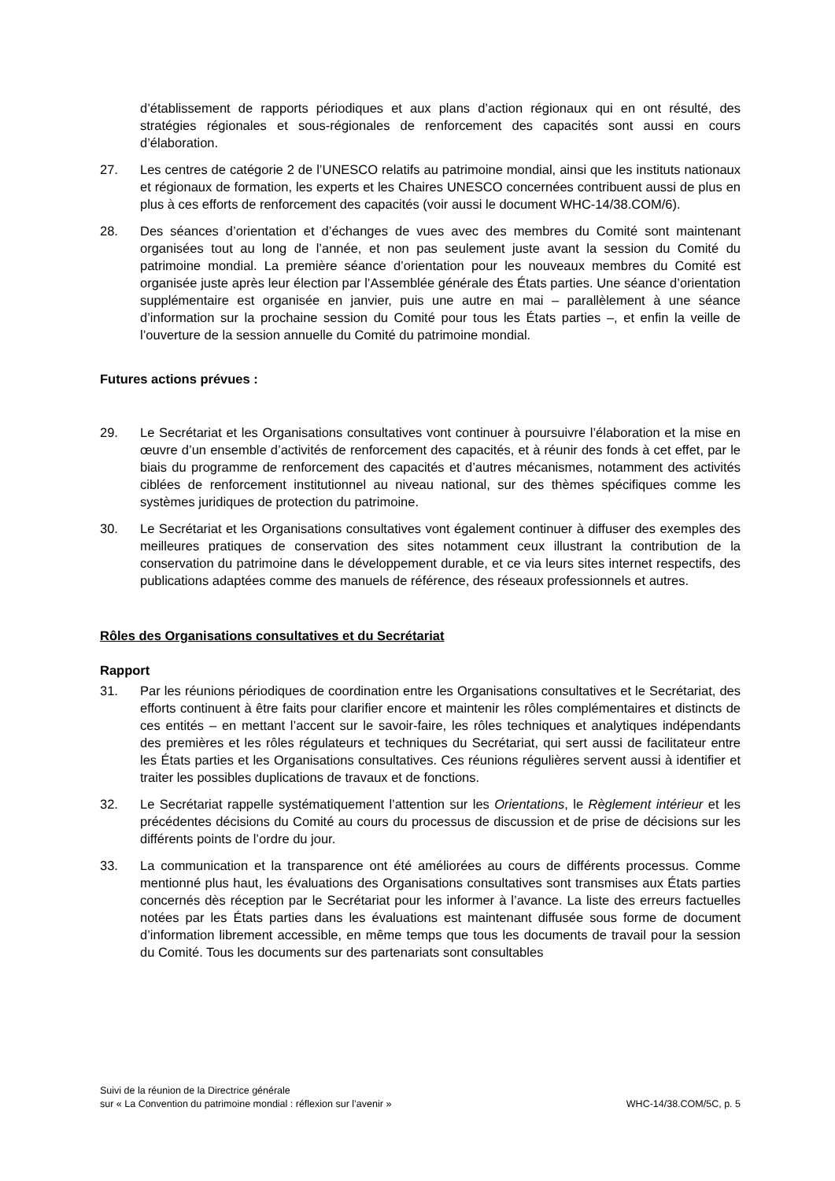d’établissement de rapports périodiques et aux plans d’action régionaux qui en ont résulté, des stratégies régionales et sous-régionales de renforcement des capacités sont aussi en cours d’élaboration.
27. Les centres de catégorie 2 de l’UNESCO relatifs au patrimoine mondial, ainsi que les instituts nationaux et régionaux de formation, les experts et les Chaires UNESCO concernées contribuent aussi de plus en plus à ces efforts de renforcement des capacités (voir aussi le document WHC-14/38.COM/6).
28. Des séances d’orientation et d’échanges de vues avec des membres du Comité sont maintenant organisées tout au long de l’année, et non pas seulement juste avant la session du Comité du patrimoine mondial. La première séance d’orientation pour les nouveaux membres du Comité est organisée juste après leur élection par l’Assemblée générale des États parties. Une séance d’orientation supplémentaire est organisée en janvier, puis une autre en mai – parallèlement à une séance d’information sur la prochaine session du Comité pour tous les États parties –, et enfin la veille de l’ouverture de la session annuelle du Comité du patrimoine mondial.
Futures actions prévues :
29. Le Secrétariat et les Organisations consultatives vont continuer à poursuivre l’élaboration et la mise en œuvre d’un ensemble d’activités de renforcement des capacités, et à réunir des fonds à cet effet, par le biais du programme de renforcement des capacités et d’autres mécanismes, notamment des activités ciblées de renforcement institutionnel au niveau national, sur des thèmes spécifiques comme les systèmes juridiques de protection du patrimoine.
30. Le Secrétariat et les Organisations consultatives vont également continuer à diffuser des exemples des meilleures pratiques de conservation des sites notamment ceux illustrant la contribution de la conservation du patrimoine dans le développement durable, et ce via leurs sites internet respectifs, des publications adaptées comme des manuels de référence, des réseaux professionnels et autres.
Rôles des Organisations consultatives et du Secrétariat
Rapport
31. Par les réunions périodiques de coordination entre les Organisations consultatives et le Secrétariat, des efforts continuent à être faits pour clarifier encore et maintenir les rôles complémentaires et distincts de ces entités – en mettant l’accent sur le savoir-faire, les rôles techniques et analytiques indépendants des premières et les rôles régulateurs et techniques du Secrétariat, qui sert aussi de facilitateur entre les États parties et les Organisations consultatives. Ces réunions régulières servent aussi à identifier et traiter les possibles duplications de travaux et de fonctions.
32. Le Secrétariat rappelle systématiquement l’attention sur les Orientations, le Règlement intérieur et les précédentes décisions du Comité au cours du processus de discussion et de prise de décisions sur les différents points de l’ordre du jour.
33. La communication et la transparence ont été améliorées au cours de différents processus. Comme mentionné plus haut, les évaluations des Organisations consultatives sont transmises aux États parties concernés dès réception par le Secrétariat pour les informer à l’avance. La liste des erreurs factuelles notées par les États parties dans les évaluations est maintenant diffusée sous forme de document d’information librement accessible, en même temps que tous les documents de travail pour la session du Comité. Tous les documents sur des partenariats sont consultables
Suivi de la réunion de la Directrice générale
sur « La Convention du patrimoine mondial : réflexion sur l’avenir »
WHC-14/38.COM/5C, p. 5